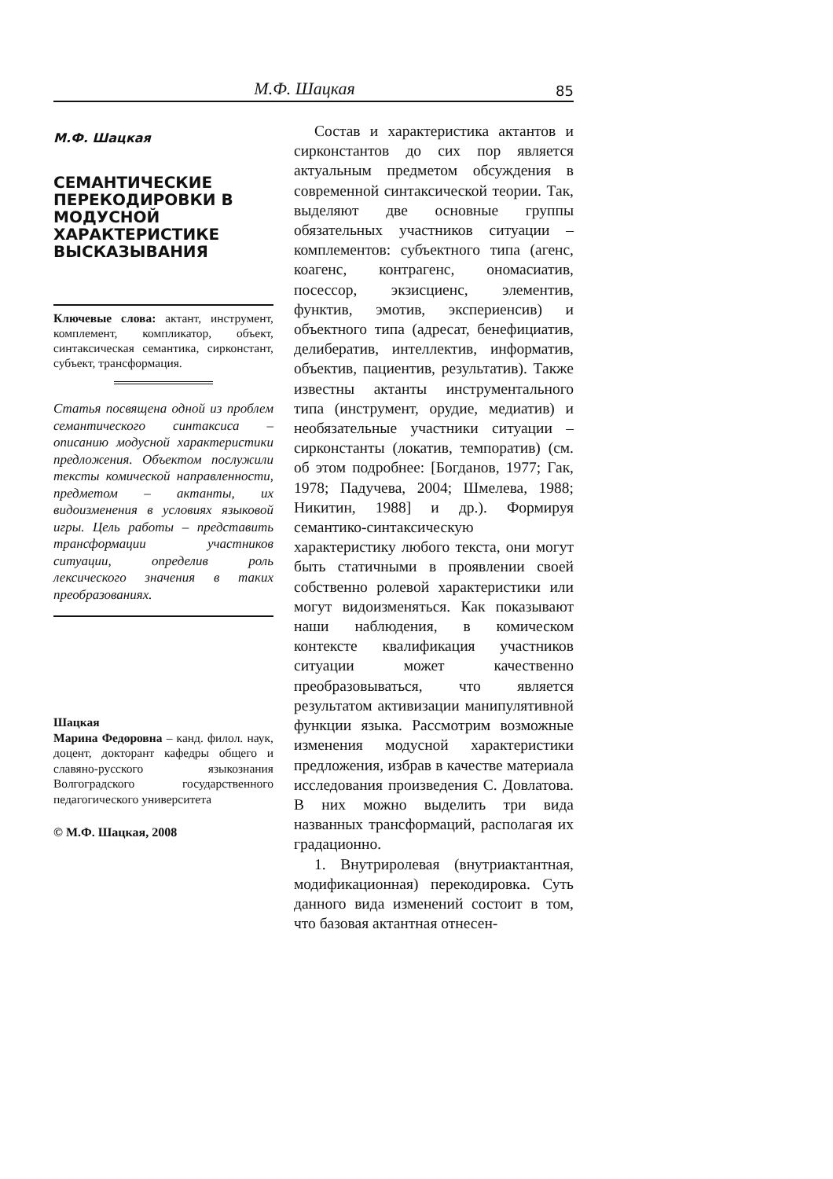М.Ф. Шацкая 85
М.Ф. Шацкая
СЕМАНТИЧЕСКИЕ ПЕРЕКОДИРОВКИ В МОДУСНОЙ ХАРАКТЕРИСТИКЕ ВЫСКАЗЫВАНИЯ
Ключевые слова: актант, инструмент, комплемент, компликатор, объект, синтаксическая семантика, сирконстант, субъект, трансформация.
Статья посвящена одной из проблем семантического синтаксиса – описанию модусной характеристики предложения. Объектом послужили тексты комической направленности, предметом – актанты, их видоизменения в условиях языковой игры. Цель работы – представить трансформации участников ситуации, определив роль лексического значения в таких преобразованиях.
Шацкая
Марина Федоровна – канд. филол. наук, доцент, докторант кафедры общего и славяно-русского языкознания Волгоградского государственного педагогического университета
© М.Ф. Шацкая, 2008
Состав и характеристика актантов и сирконстантов до сих пор является актуальным предметом обсуждения в современной синтаксической теории. Так, выделяют две основные группы обязательных участников ситуации – комплементов: субъектного типа (агенс, коагенс, контрагенс, ономасиатив, посессор, экзисциенс, элементив, функтив, эмотив, экспериенсив) и объектного типа (адресат, бенефициатив, делибератив, интеллектив, информатив, объектив, пациентив, результатив). Также известны актанты инструментального типа (инструмент, орудие, медиатив) и необязательные участники ситуации – сирконстанты (локатив, темпоратив) (см. об этом подробнее: [Богданов, 1977; Гак, 1978; Падучева, 2004; Шмелева, 1988; Никитин, 1988] и др.). Формируя семантико-синтаксическую характеристику любого текста, они могут быть статичными в проявлении своей собственно ролевой характеристики или могут видоизменяться. Как показывают наши наблюдения, в комическом контексте квалификация участников ситуации может качественно преобразовываться, что является результатом активизации манипулятивной функции языка. Рассмотрим возможные изменения модусной характеристики предложения, избрав в качестве материала исследования произведения С. Довлатова. В них можно выделить три вида названных трансформаций, располагая их градационно.
1. Внутриролевая (внутриактантная, модификационная) перекодировка. Суть данного вида изменений состоит в том, что базовая актантная отнесен-